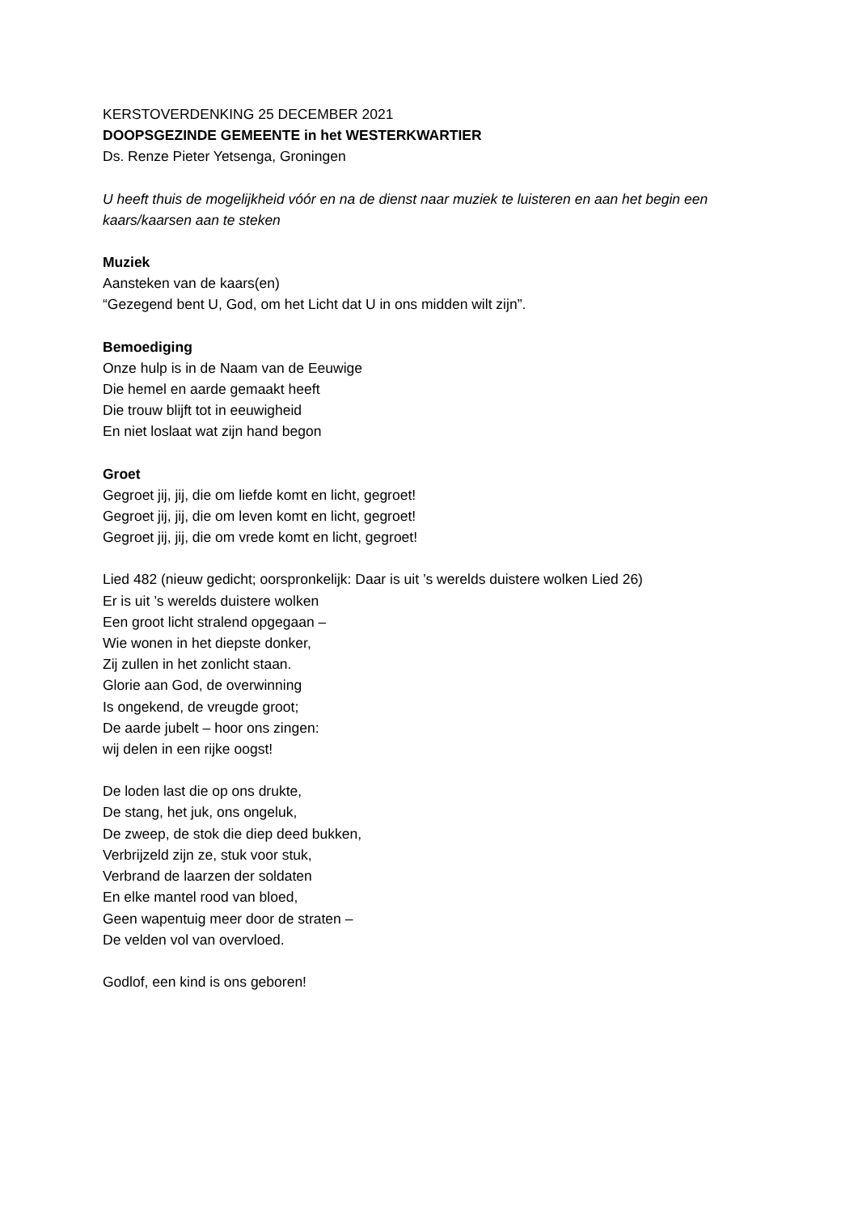KERSTOVERDENKING 25 DECEMBER 2021
DOOPSGEZINDE GEMEENTE in het WESTERKWARTIER
Ds. Renze Pieter Yetsenga, Groningen
U heeft thuis de mogelijkheid vóór en na de dienst naar muziek te luisteren en aan het begin een kaars/kaarsen aan te steken
Muziek
Aansteken van de kaars(en)
“Gezegend bent U, God, om het Licht dat U in ons midden wilt zijn”.
Bemoediging
Onze hulp is in de Naam van de Eeuwige
Die hemel en aarde gemaakt heeft
Die trouw blijft tot in eeuwigheid
En niet loslaat wat zijn hand begon
Groet
Gegroet jij, jij, die om liefde komt en licht, gegroet!
Gegroet jij, jij, die om leven komt en licht, gegroet!
Gegroet jij, jij, die om vrede komt en licht, gegroet!
Lied 482 (nieuw gedicht; oorspronkelijk: Daar is uit ’s werelds duistere wolken Lied 26)
Er is uit ’s werelds duistere wolken
Een groot licht stralend opgegaan –
Wie wonen in het diepste donker,
Zij zullen in het zonlicht staan.
Glorie aan God, de overwinning
Is ongekend, de vreugde groot;
De aarde jubelt – hoor ons zingen:
wij delen in een rijke oogst!
De loden last die op ons drukte,
De stang, het juk, ons ongeluk,
De zweep, de stok die diep deed bukken,
Verbrijzeld zijn ze, stuk voor stuk,
Verbrand de laarzen der soldaten
En elke mantel rood van bloed,
Geen wapentuig meer door de straten –
De velden vol van overvloed.
Godlof, een kind is ons geboren!